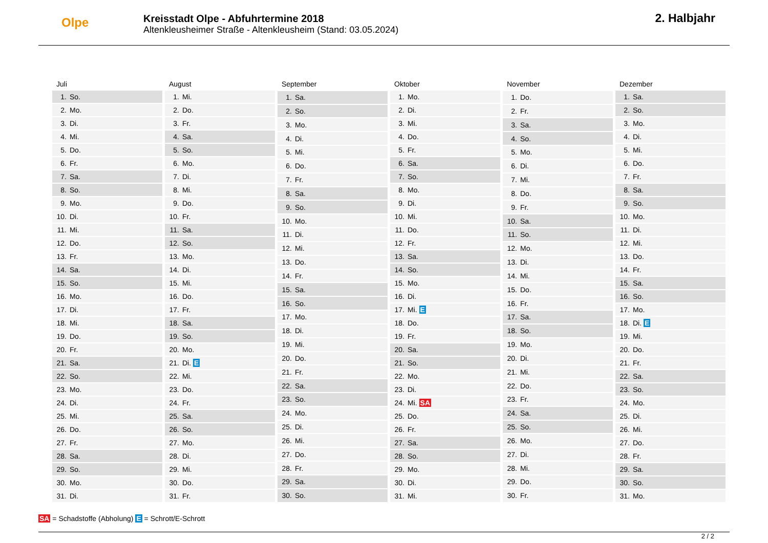Olpe
Kreisstadt Olpe - Abfuhrtermine 2018
Altenkleusheimer Straße - Altenkleusheim (Stand: 03.05.2024)
2. Halbjahr
| Juli | |
| --- | --- |
| 1. | So. |
| 2. | Mo. |
| 3. | Di. |
| 4. | Mi. |
| 5. | Do. |
| 6. | Fr. |
| 7. | Sa. |
| 8. | So. |
| 9. | Mo. |
| 10. | Di. |
| 11. | Mi. |
| 12. | Do. |
| 13. | Fr. |
| 14. | Sa. |
| 15. | So. |
| 16. | Mo. |
| 17. | Di. |
| 18. | Mi. |
| 19. | Do. |
| 20. | Fr. |
| 21. | Sa. |
| 22. | So. |
| 23. | Mo. |
| 24. | Di. |
| 25. | Mi. |
| 26. | Do. |
| 27. | Fr. |
| 28. | Sa. |
| 29. | So. |
| 30. | Mo. |
| 31. | Di. |
| August | |
| --- | --- |
| 1. | Mi. |
| 2. | Do. |
| 3. | Fr. |
| 4. | Sa. |
| 5. | So. |
| 6. | Mo. |
| 7. | Di. |
| 8. | Mi. |
| 9. | Do. |
| 10. | Fr. |
| 11. | Sa. |
| 12. | So. |
| 13. | Mo. |
| 14. | Di. |
| 15. | Mi. |
| 16. | Do. |
| 17. | Fr. |
| 18. | Sa. |
| 19. | So. |
| 20. | Mo. |
| 21. | Di. E |
| 22. | Mi. |
| 23. | Do. |
| 24. | Fr. |
| 25. | Sa. |
| 26. | So. |
| 27. | Mo. |
| 28. | Di. |
| 29. | Mi. |
| 30. | Do. |
| 31. | Fr. |
| September | |
| --- | --- |
| 1. | Sa. |
| 2. | So. |
| 3. | Mo. |
| 4. | Di. |
| 5. | Mi. |
| 6. | Do. |
| 7. | Fr. |
| 8. | Sa. |
| 9. | So. |
| 10. | Mo. |
| 11. | Di. |
| 12. | Mi. |
| 13. | Do. |
| 14. | Fr. |
| 15. | Sa. |
| 16. | So. |
| 17. | Mo. |
| 18. | Di. |
| 19. | Mi. |
| 20. | Do. |
| 21. | Fr. |
| 22. | Sa. |
| 23. | So. |
| 24. | Mo. |
| 25. | Di. |
| 26. | Mi. |
| 27. | Do. |
| 28. | Fr. |
| 29. | Sa. |
| 30. | So. |
| Oktober | |
| --- | --- |
| 1. | Mo. |
| 2. | Di. |
| 3. | Mi. |
| 4. | Do. |
| 5. | Fr. |
| 6. | Sa. |
| 7. | So. |
| 8. | Mo. |
| 9. | Di. |
| 10. | Mi. |
| 11. | Do. |
| 12. | Fr. |
| 13. | Sa. |
| 14. | So. |
| 15. | Mo. |
| 16. | Di. |
| 17. | Mi. E |
| 18. | Do. |
| 19. | Fr. |
| 20. | Sa. |
| 21. | So. |
| 22. | Mo. |
| 23. | Di. |
| 24. | Mi. SA |
| 25. | Do. |
| 26. | Fr. |
| 27. | Sa. |
| 28. | So. |
| 29. | Mo. |
| 30. | Di. |
| 31. | Mi. |
| November | |
| --- | --- |
| 1. | Do. |
| 2. | Fr. |
| 3. | Sa. |
| 4. | So. |
| 5. | Mo. |
| 6. | Di. |
| 7. | Mi. |
| 8. | Do. |
| 9. | Fr. |
| 10. | Sa. |
| 11. | So. |
| 12. | Mo. |
| 13. | Di. |
| 14. | Mi. |
| 15. | Do. |
| 16. | Fr. |
| 17. | Sa. |
| 18. | So. |
| 19. | Mo. |
| 20. | Di. |
| 21. | Mi. |
| 22. | Do. |
| 23. | Fr. |
| 24. | Sa. |
| 25. | So. |
| 26. | Mo. |
| 27. | Di. |
| 28. | Mi. |
| 29. | Do. |
| 30. | Fr. |
| Dezember | |
| --- | --- |
| 1. | Sa. |
| 2. | So. |
| 3. | Mo. |
| 4. | Di. |
| 5. | Mi. |
| 6. | Do. |
| 7. | Fr. |
| 8. | Sa. |
| 9. | So. |
| 10. | Mo. |
| 11. | Di. |
| 12. | Mi. |
| 13. | Do. |
| 14. | Fr. |
| 15. | Sa. |
| 16. | So. |
| 17. | Mo. |
| 18. | Di. E |
| 19. | Mi. |
| 20. | Do. |
| 21. | Fr. |
| 22. | Sa. |
| 23. | So. |
| 24. | Mo. |
| 25. | Di. |
| 26. | Mi. |
| 27. | Do. |
| 28. | Fr. |
| 29. | Sa. |
| 30. | So. |
| 31. | Mo. |
SA = Schadstoffe (Abholung) E = Schrott/E-Schrott
2 / 2